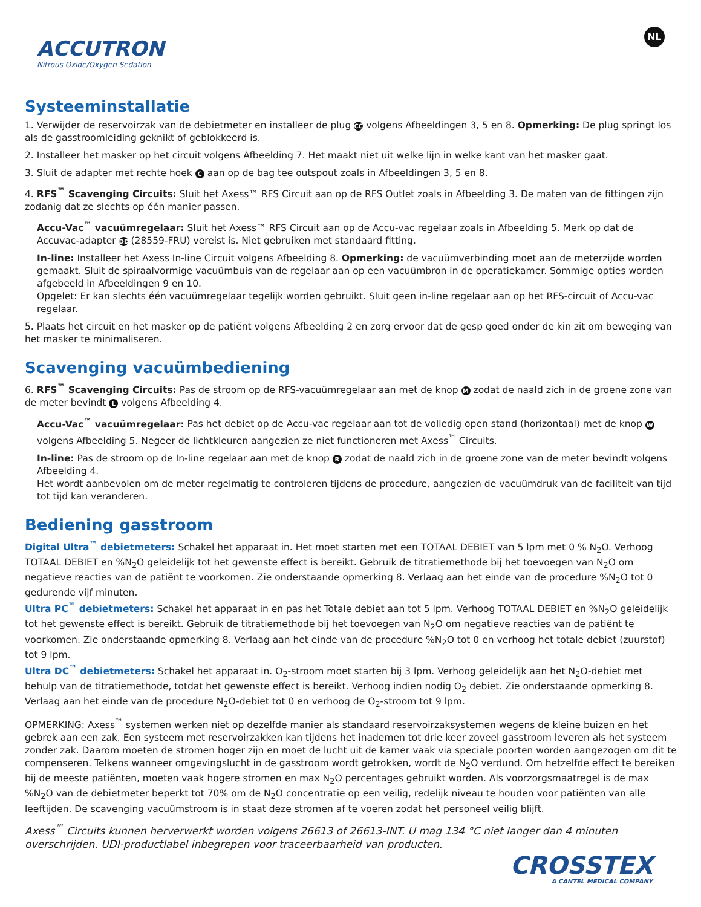ACCUTRON
Nitrous Oxide/Oxygen Sedation
NL
Systeeminstallatie
1. Verwijder de reservoirzak van de debietmeter en installeer de plug CC volgens Afbeeldingen 3, 5 en 8. Opmerking: De plug springt los als de gasstroomleiding geknikt of geblokkeerd is.
2. Installeer het masker op het circuit volgens Afbeelding 7. Het maakt niet uit welke lijn in welke kant van het masker gaat.
3. Sluit de adapter met rechte hoek C aan op de bag tee outspout zoals in Afbeeldingen 3, 5 en 8.
4. RFS<sup>™</sup> Scavenging Circuits: Sluit het Axess™ RFS Circuit aan op de RFS Outlet zoals in Afbeelding 3. De maten van de fittingen zijn zodanig dat ze slechts op één manier passen.
Accu-Vac<sup>™</sup> vacuümregelaar: Sluit het Axess™ RFS Circuit aan op de Accu-vac regelaar zoals in Afbeelding 5. Merk op dat de Accuvac-adapter DD (28559-FRU) vereist is. Niet gebruiken met standaard fitting.
In-line: Installeer het Axess In-line Circuit volgens Afbeelding 8. Opmerking: de vacuümverbinding moet aan de meterzijde worden gemaakt. Sluit de spiraalvormige vacuümbuis van de regelaar aan op een vacuümbron in de operatiekamer. Sommige opties worden afgebeeld in Afbeeldingen 9 en 10.
Opgelet: Er kan slechts één vacuümregelaar tegelijk worden gebruikt. Sluit geen in-line regelaar aan op het RFS-circuit of Accu-vac regelaar.
5. Plaats het circuit en het masker op de patiënt volgens Afbeelding 2 en zorg ervoor dat de gesp goed onder de kin zit om beweging van het masker te minimaliseren.
Scavenging vacuümbediening
6. RFS<sup>™</sup> Scavenging Circuits: Pas de stroom op de RFS-vacuümregelaar aan met de knop M zodat de naald zich in de groene zone van de meter bevindt L volgens Afbeelding 4.
Accu-Vac<sup>™</sup> vacuümregelaar: Pas het debiet op de Accu-vac regelaar aan tot de volledig open stand (horizontaal) met de knop W volgens Afbeelding 5. Negeer de lichtkleuren aangezien ze niet functioneren met Axess<sup>™</sup> Circuits.
In-line: Pas de stroom op de In-line regelaar aan met de knop R zodat de naald zich in de groene zone van de meter bevindt volgens Afbeelding 4.
Het wordt aanbevolen om de meter regelmatig te controleren tijdens de procedure, aangezien de vacuümdruk van de faciliteit van tijd tot tijd kan veranderen.
Bediening gasstroom
Digital Ultra<sup>™</sup> debietmeters: Schakel het apparaat in. Het moet starten met een TOTAAL DEBIET van 5 lpm met 0 % N<sub>2</sub>O. Verhoog TOTAAL DEBIET en %N<sub>2</sub>O geleidelijk tot het gewenste effect is bereikt. Gebruik de titratiemethode bij het toevoegen van N<sub>2</sub>O om negatieve reacties van de patiënt te voorkomen. Zie onderstaande opmerking 8. Verlaag aan het einde van de procedure %N<sub>2</sub>O tot 0 gedurende vijf minuten.
Ultra PC<sup>™</sup> debietmeters: Schakel het apparaat in en pas het Totale debiet aan tot 5 lpm. Verhoog TOTAAL DEBIET en %N<sub>2</sub>O geleidelijk tot het gewenste effect is bereikt. Gebruik de titratiemethode bij het toevoegen van N<sub>2</sub>O om negatieve reacties van de patiënt te voorkomen. Zie onderstaande opmerking 8. Verlaag aan het einde van de procedure %N<sub>2</sub>O tot 0 en verhoog het totale debiet (zuurstof) tot 9 lpm.
Ultra DC<sup>™</sup> debietmeters: Schakel het apparaat in. O<sub>2</sub>-stroom moet starten bij 3 lpm. Verhoog geleidelijk aan het N<sub>2</sub>O-debiet met behulp van de titratiemethode, totdat het gewenste effect is bereikt. Verhoog indien nodig O<sub>2</sub> debiet. Zie onderstaande opmerking 8. Verlaag aan het einde van de procedure N<sub>2</sub>O-debiet tot 0 en verhoog de O<sub>2</sub>-stroom tot 9 lpm.
OPMERKING: Axess<sup>™</sup> systemen werken niet op dezelfde manier als standaard reservoirzaksystemen wegens de kleine buizen en het gebrek aan een zak. Een systeem met reservoirzakken kan tijdens het inademen tot drie keer zoveel gasstroom leveren als het systeem zonder zak. Daarom moeten de stromen hoger zijn en moet de lucht uit de kamer vaak via speciale poorten worden aangezogen om dit te compenseren. Telkens wanneer omgevingslucht in de gasstroom wordt getrokken, wordt de N<sub>2</sub>O verdund. Om hetzelfde effect te bereiken bij de meeste patiënten, moeten vaak hogere stromen en max N<sub>2</sub>O percentages gebruikt worden. Als voorzorgsmaatregel is de max %N<sub>2</sub>O van de debietmeter beperkt tot 70% om de N<sub>2</sub>O concentratie op een veilig, redelijk niveau te houden voor patiënten van alle leeftijden. De scavenging vacuümstroom is in staat deze stromen af te voeren zodat het personeel veilig blijft.
Axess<sup>™</sup> Circuits kunnen herverwerkt worden volgens 26613 of 26613-INT. U mag 134 °C niet langer dan 4 minuten overschrijden. UDI-productlabel inbegrepen voor traceerbaarheid van producten.
CROSSTEX
A CANTEL MEDICAL COMPANY